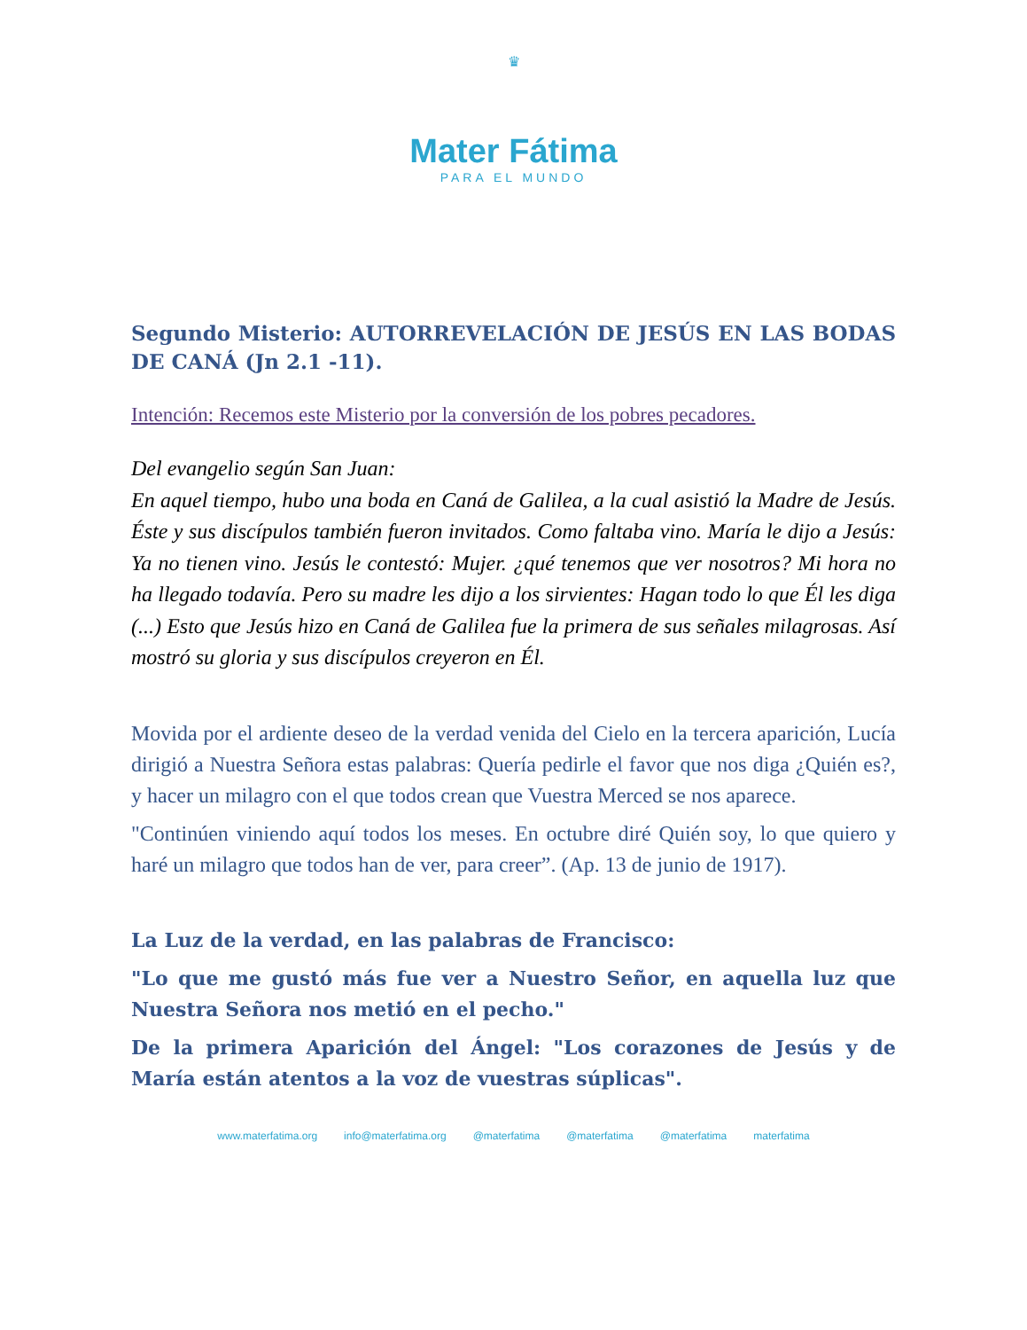♛
Mater Fátima
PARA EL MUNDO
Segundo Misterio: AUTORREVELACIÓN DE JESÚS EN LAS BODAS DE CANÁ (Jn 2.1 -11).
Intención: Recemos este Misterio por la conversión de los pobres pecadores.
Del evangelio según San Juan:
En aquel tiempo, hubo una boda en Caná de Galilea, a la cual asistió la Madre de Jesús. Éste y sus discípulos también fueron invitados. Como faltaba vino. María le dijo a Jesús: Ya no tienen vino. Jesús le contestó: Mujer. ¿qué tenemos que ver nosotros? Mi hora no ha llegado todavía. Pero su madre les dijo a los sirvientes: Hagan todo lo que Él les diga (...) Esto que Jesús hizo en Caná de Galilea fue la primera de sus señales milagrosas. Así mostró su gloria y sus discípulos creyeron en Él.
Movida por el ardiente deseo de la verdad venida del Cielo en la tercera aparición, Lucía dirigió a Nuestra Señora estas palabras: Quería pedirle el favor que nos diga ¿Quién es?, y hacer un milagro con el que todos crean que Vuestra Merced se nos aparece.
"Continúen viniendo aquí todos los meses. En octubre diré Quién soy, lo que quiero y haré un milagro que todos han de ver, para creer”. (Ap. 13 de junio de 1917).
La Luz de la verdad, en las palabras de Francisco:
"Lo que me gustó más fue ver a Nuestro Señor, en aquella luz que Nuestra Señora nos metió en el pecho."
De la primera Aparición del Ángel: "Los corazones de Jesús y de María están atentos a la voz de vuestras súplicas".
www.materfatima.org info@materfatima.org @materfatima @materfatima @materfatima materfatima